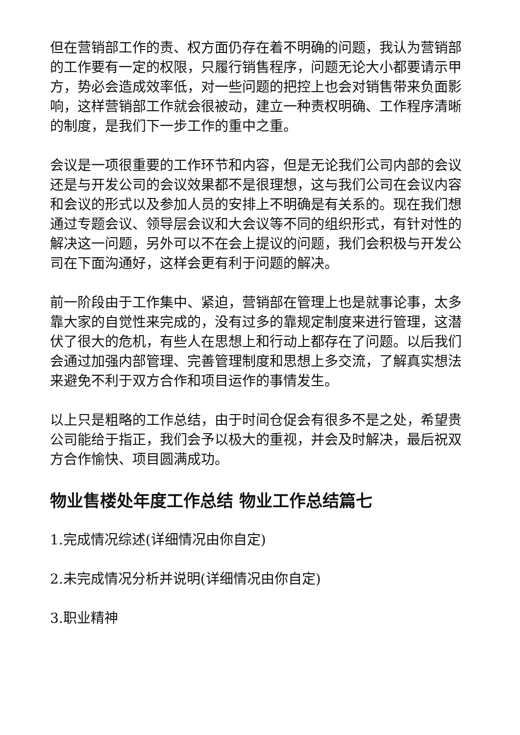但在营销部工作的责、权方面仍存在着不明确的问题，我认为营销部的工作要有一定的权限，只履行销售程序，问题无论大小都要请示甲方，势必会造成效率低，对一些问题的把控上也会对销售带来负面影响，这样营销部工作就会很被动，建立一种责权明确、工作程序清晰的制度，是我们下一步工作的重中之重。
会议是一项很重要的工作环节和内容，但是无论我们公司内部的会议还是与开发公司的会议效果都不是很理想，这与我们公司在会议内容和会议的形式以及参加人员的安排上不明确是有关系的。现在我们想通过专题会议、领导层会议和大会议等不同的组织形式，有针对性的解决这一问题，另外可以不在会上提议的问题，我们会积极与开发公司在下面沟通好，这样会更有利于问题的解决。
前一阶段由于工作集中、紧迫，营销部在管理上也是就事论事，太多靠大家的自觉性来完成的，没有过多的靠规定制度来进行管理，这潜伏了很大的危机，有些人在思想上和行动上都存在了问题。以后我们会通过加强内部管理、完善管理制度和思想上多交流，了解真实想法来避免不利于双方合作和项目运作的事情发生。
以上只是粗略的工作总结，由于时间仓促会有很多不是之处，希望贵公司能给于指正，我们会予以极大的重视，并会及时解决，最后祝双方合作愉快、项目圆满成功。
物业售楼处年度工作总结 物业工作总结篇七
1.完成情况综述(详细情况由你自定)
2.未完成情况分析并说明(详细情况由你自定)
3.职业精神